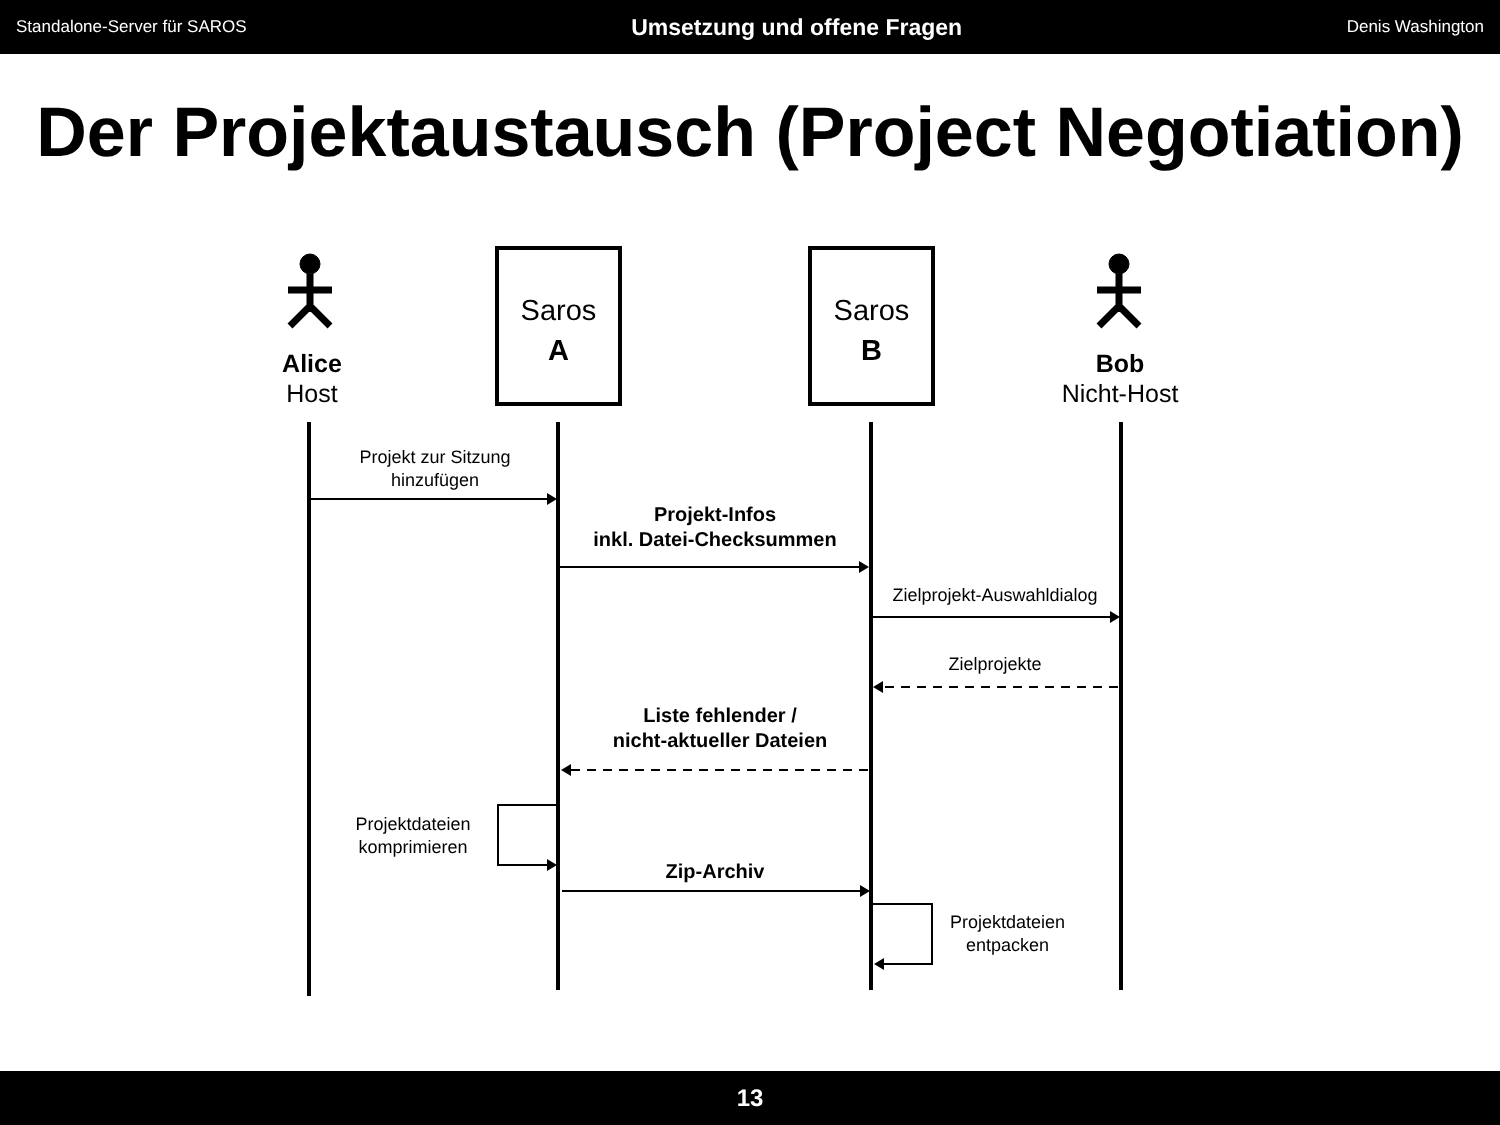Standalone-Server für SAROS Umsetzung und offene Fragen Denis Washington
Der Projektaustausch (Project Negotiation)
Alice
Host
Saros
A
Saros
B
Bob
Nicht-Host
Projekt zur Sitzung
hinzufügen
Projekt-Infos
inkl. Datei-Checksummen
Zielprojekt-Auswahldialog
Zielprojekte
Liste fehlender /
nicht-aktueller Dateien
Projektdateien
komprimieren
Zip-Archiv
Projektdateien
entpacken
13